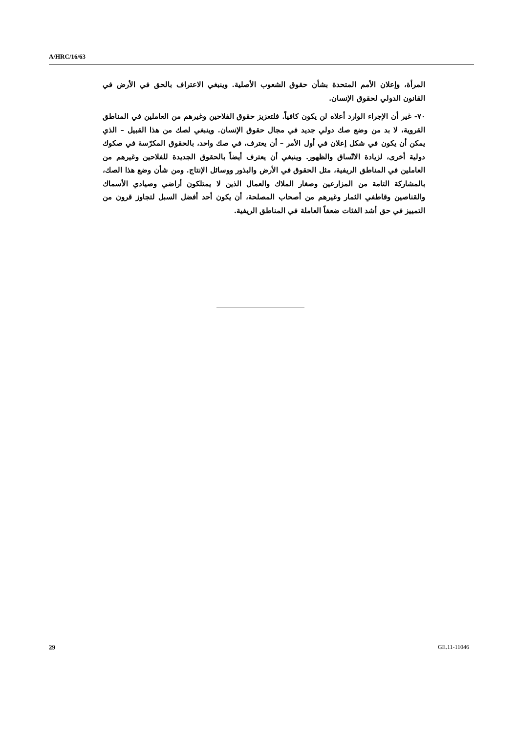A/HRC/16/63
المرأة، وإعلان الأمم المتحدة بشأن حقوق الشعوب الأصلية. وينبغي الاعتراف بالحق في الأرض في القانون الدولي لحقوق الإنسان.
٧٠- غير أن الإجراء الوارد أعلاه لن يكون كافياً. فلتعزيز حقوق الفلاحين وغيرهم من العاملين في المناطق القروية، لا بد من وضع صك دولي جديد في مجال حقوق الإنسان. وينبغي لصك من هذا القبيل – الذي يمكن أن يكون في شكل إعلان في أول الأمر – أن يعترف، في صك واحد، بالحقوق المكرّسة في صكوك دولية أخرى، لزيادة الاتّساق والظهور. وينبغي أن يعترف أيضاً بالحقوق الجديدة للفلاحين وغيرهم من العاملين في المناطق الريفية، مثل الحقوق في الأرض والبذور ووسائل الإنتاج. ومن شأن وضع هذا الصك، بالمشاركة التامة من المزارعين وصغار الملاك والعمال الذين لا يمتلكون أراضي وصيادي الأسماك والقناصين وقاطفي الثمار وغيرهم من أصحاب المصلحة، أن يكون أحد أفضل السبل لتجاوز قرون من التمييز في حق أشد الفئات ضعفاً العاملة في المناطق الريفية.
29 GE.11-11046